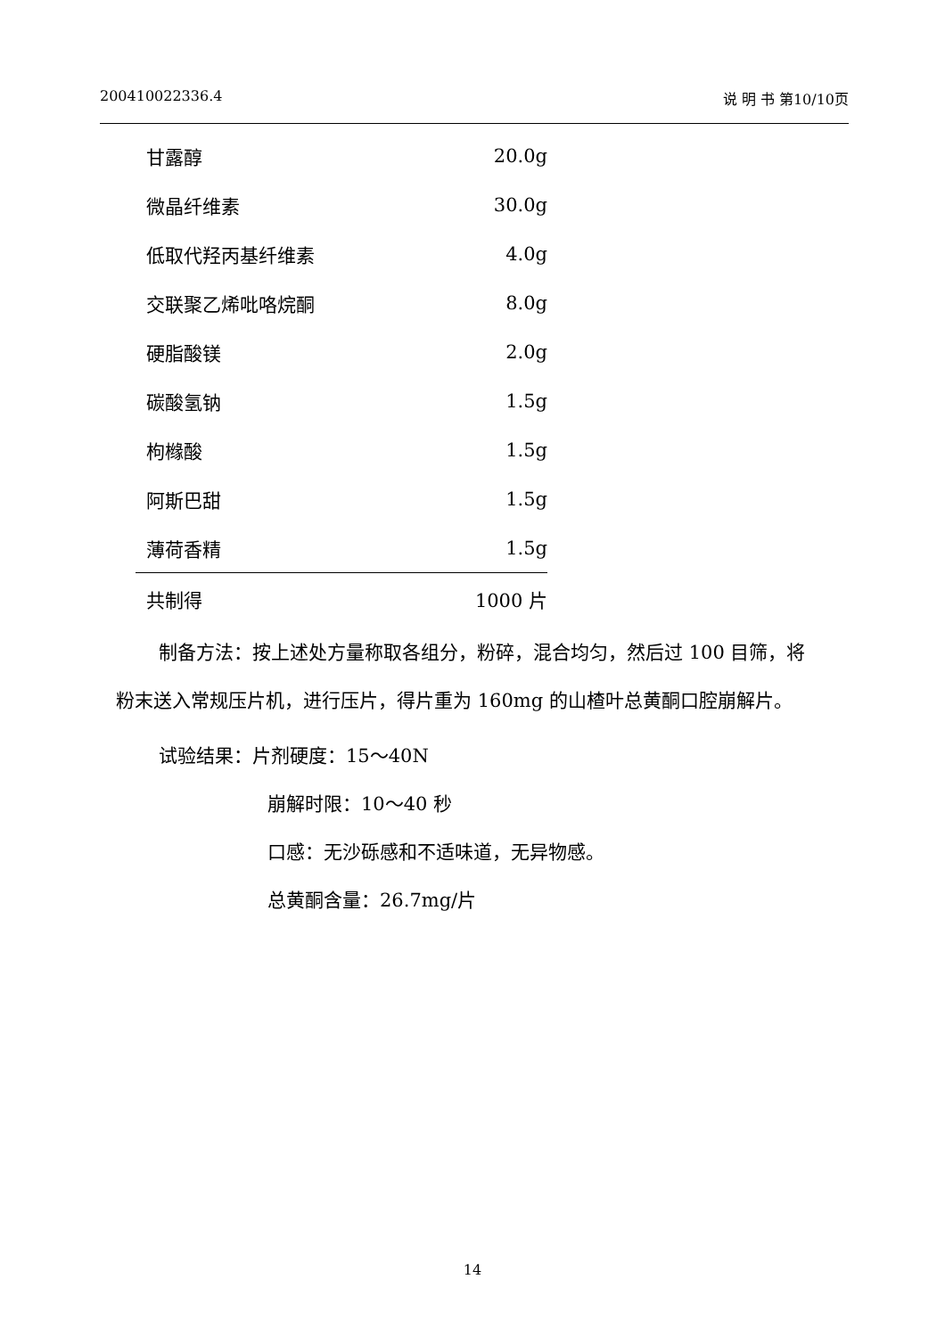200410022336.4 说 明 书 第10/10页
| 甘露醇 | 20.0g |
| 微晶纤维素 | 30.0g |
| 低取代羟丙基纤维素 | 4.0g |
| 交联聚乙烯吡咯烷酮 | 8.0g |
| 硬脂酸镁 | 2.0g |
| 碳酸氢钠 | 1.5g |
| 枸橼酸 | 1.5g |
| 阿斯巴甜 | 1.5g |
| 薄荷香精 | 1.5g |
| 共制得 | 1000 片 |
制备方法：按上述处方量称取各组分，粉碎，混合均匀，然后过 100 目筛，将粉末送入常规压片机，进行压片，得片重为 160mg 的山楂叶总黄酮口腔崩解片。
试验结果：片剂硬度：15～40N
崩解时限：10～40 秒
口感：无沙砾感和不适味道，无异物感。
总黄酮含量：26.7mg/片
14